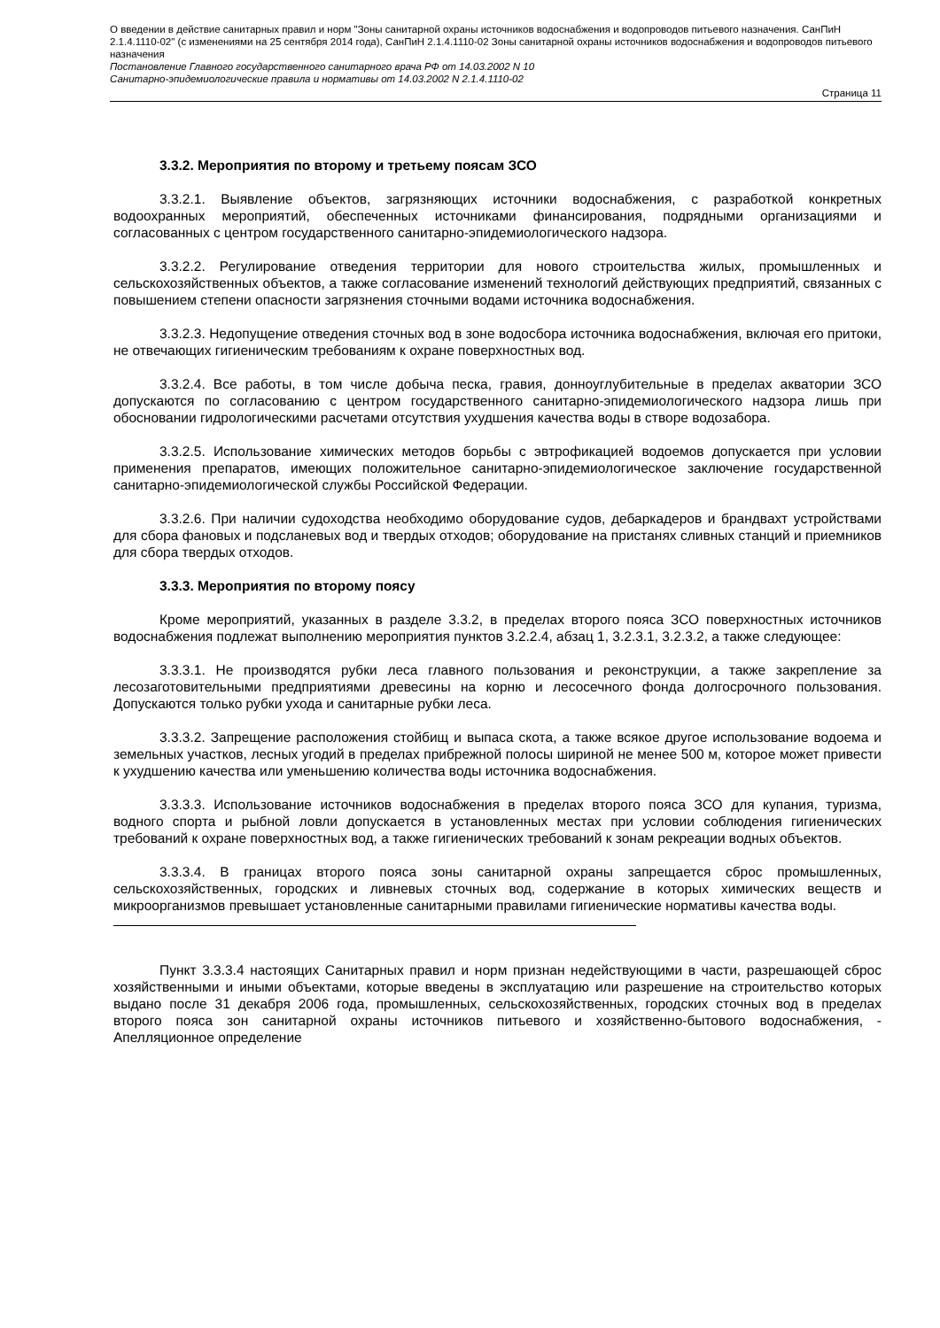О введении в действие санитарных правил и норм "Зоны санитарной охраны источников водоснабжения и водопроводов питьевого назначения. СанПиН 2.1.4.1110-02" (с изменениями на 25 сентября 2014 года), СанПиН 2.1.4.1110-02 Зоны санитарной охраны источников водоснабжения и водопроводов питьевого назначения
Постановление Главного государственного санитарного врача РФ от 14.03.2002 N 10
Санитарно-эпидемиологические правила и нормативы от 14.03.2002 N 2.1.4.1110-02
Страница 11
3.3.2. Мероприятия по второму и третьему поясам ЗСО
3.3.2.1. Выявление объектов, загрязняющих источники водоснабжения, с разработкой конкретных водоохранных мероприятий, обеспеченных источниками финансирования, подрядными организациями и согласованных с центром государственного санитарно-эпидемиологического надзора.
3.3.2.2. Регулирование отведения территории для нового строительства жилых, промышленных и сельскохозяйственных объектов, а также согласование изменений технологий действующих предприятий, связанных с повышением степени опасности загрязнения сточными водами источника водоснабжения.
3.3.2.3. Недопущение отведения сточных вод в зоне водосбора источника водоснабжения, включая его притоки, не отвечающих гигиеническим требованиям к охране поверхностных вод.
3.3.2.4. Все работы, в том числе добыча песка, гравия, донноуглубительные в пределах акватории ЗСО допускаются по согласованию с центром государственного санитарно-эпидемиологического надзора лишь при обосновании гидрологическими расчетами отсутствия ухудшения качества воды в створе водозабора.
3.3.2.5. Использование химических методов борьбы с эвтрофикацией водоемов допускается при условии применения препаратов, имеющих положительное санитарно-эпидемиологическое заключение государственной санитарно-эпидемиологической службы Российской Федерации.
3.3.2.6. При наличии судоходства необходимо оборудование судов, дебаркадеров и брандвахт устройствами для сбора фановых и подсланевых вод и твердых отходов; оборудование на пристанях сливных станций и приемников для сбора твердых отходов.
3.3.3. Мероприятия по второму поясу
Кроме мероприятий, указанных в разделе 3.3.2, в пределах второго пояса ЗСО поверхностных источников водоснабжения подлежат выполнению мероприятия пунктов 3.2.2.4, абзац 1, 3.2.3.1, 3.2.3.2, а также следующее:
3.3.3.1. Не производятся рубки леса главного пользования и реконструкции, а также закрепление за лесозаготовительными предприятиями древесины на корню и лесосечного фонда долгосрочного пользования. Допускаются только рубки ухода и санитарные рубки леса.
3.3.3.2. Запрещение расположения стойбищ и выпаса скота, а также всякое другое использование водоема и земельных участков, лесных угодий в пределах прибрежной полосы шириной не менее 500 м, которое может привести к ухудшению качества или уменьшению количества воды источника водоснабжения.
3.3.3.3. Использование источников водоснабжения в пределах второго пояса ЗСО для купания, туризма, водного спорта и рыбной ловли допускается в установленных местах при условии соблюдения гигиенических требований к охране поверхностных вод, а также гигиенических требований к зонам рекреации водных объектов.
3.3.3.4. В границах второго пояса зоны санитарной охраны запрещается сброс промышленных, сельскохозяйственных, городских и ливневых сточных вод, содержание в которых химических веществ и микроорганизмов превышает установленные санитарными правилами гигиенические нормативы качества воды.
Пункт 3.3.3.4 настоящих Санитарных правил и норм признан недействующими в части, разрешающей сброс хозяйственными и иными объектами, которые введены в эксплуатацию или разрешение на строительство которых выдано после 31 декабря 2006 года, промышленных, сельскохозяйственных, городских сточных вод в пределах второго пояса зон санитарной охраны источников питьевого и хозяйственно-бытового водоснабжения, - Апелляционное определение